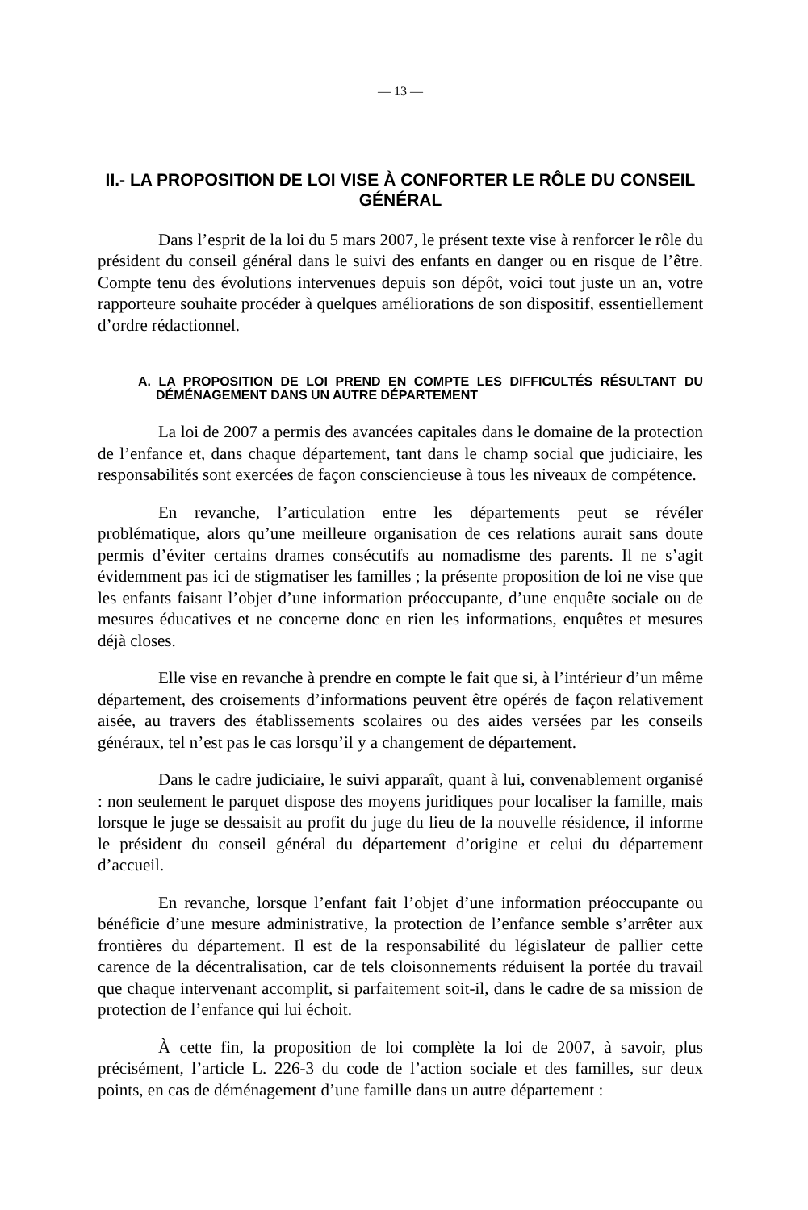— 13 —
II.- LA PROPOSITION DE LOI VISE À CONFORTER LE RÔLE DU CONSEIL GÉNÉRAL
Dans l’esprit de la loi du 5 mars 2007, le présent texte vise à renforcer le rôle du président du conseil général dans le suivi des enfants en danger ou en risque de l’être. Compte tenu des évolutions intervenues depuis son dépôt, voici tout juste un an, votre rapporteure souhaite procéder à quelques améliorations de son dispositif, essentiellement d’ordre rédactionnel.
A. LA PROPOSITION DE LOI PREND EN COMPTE LES DIFFICULTÉS RÉSULTANT DU DÉMÉNAGEMENT DANS UN AUTRE DÉPARTEMENT
La loi de 2007 a permis des avancées capitales dans le domaine de la protection de l’enfance et, dans chaque département, tant dans le champ social que judiciaire, les responsabilités sont exercées de façon consciencieuse à tous les niveaux de compétence.
En revanche, l’articulation entre les départements peut se révéler problématique, alors qu’une meilleure organisation de ces relations aurait sans doute permis d’éviter certains drames consécutifs au nomadisme des parents. Il ne s’agit évidemment pas ici de stigmatiser les familles ; la présente proposition de loi ne vise que les enfants faisant l’objet d’une information préoccupante, d’une enquête sociale ou de mesures éducatives et ne concerne donc en rien les informations, enquêtes et mesures déjà closes.
Elle vise en revanche à prendre en compte le fait que si, à l’intérieur d’un même département, des croisements d’informations peuvent être opérés de façon relativement aisée, au travers des établissements scolaires ou des aides versées par les conseils généraux, tel n’est pas le cas lorsqu’il y a changement de département.
Dans le cadre judiciaire, le suivi apparaît, quant à lui, convenablement organisé : non seulement le parquet dispose des moyens juridiques pour localiser la famille, mais lorsque le juge se dessaisit au profit du juge du lieu de la nouvelle résidence, il informe le président du conseil général du département d’origine et celui du département d’accueil.
En revanche, lorsque l’enfant fait l’objet d’une information préoccupante ou bénéficie d’une mesure administrative, la protection de l’enfance semble s’arrêter aux frontières du département. Il est de la responsabilité du législateur de pallier cette carence de la décentralisation, car de tels cloisonnements réduisent la portée du travail que chaque intervenant accomplit, si parfaitement soit-il, dans le cadre de sa mission de protection de l’enfance qui lui échoit.
À cette fin, la proposition de loi complète la loi de 2007, à savoir, plus précisément, l’article L. 226-3 du code de l’action sociale et des familles, sur deux points, en cas de déménagement d’une famille dans un autre département :